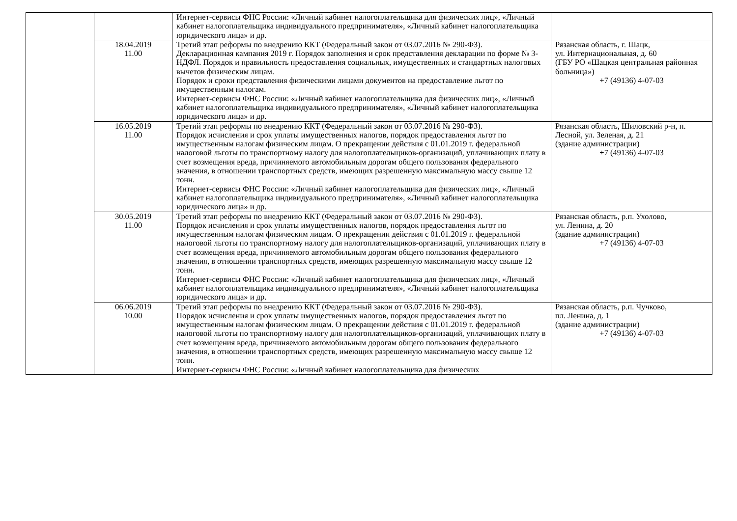| | | Интернет-сервисы ФНС России: «Личный кабинет налогоплательщика для физических лиц», «Личный кабинет налогоплательщика индивидуального предпринимателя», «Личный кабинет налогоплательщика юридического лица» и др. | |
| | 18.04.2019 11.00 | Третий этап реформы по внедрению ККТ (Федеральный закон от 03.07.2016 № 290-ФЗ). Декларационная кампания 2019 г. Порядок заполнения и срок представления декларации по форме № 3-НДФЛ. Порядок и правильность предоставления социальных, имущественных и стандартных налоговых вычетов физическим лицам. Порядок и сроки представления физическими лицами документов на предоставление льгот по имущественным налогам. Интернет-сервисы ФНС России: «Личный кабинет налогоплательщика для физических лиц», «Личный кабинет налогоплательщика индивидуального предпринимателя», «Личный кабинет налогоплательщика юридического лица» и др. | Рязанская область, г. Шацк, ул. Интернациональная, д. 60 (ГБУ РО «Шацкая центральная районная больница») +7 (49136) 4-07-03 |
| | 16.05.2019 11.00 | Третий этап реформы по внедрению ККТ (Федеральный закон от 03.07.2016 № 290-ФЗ). Порядок исчисления и срок уплаты имущественных налогов, порядок предоставления льгот по имущественным налогам физическим лицам. О прекращении действия с 01.01.2019 г. федеральной налоговой льготы по транспортному налогу для налогоплательщиков-организаций, уплачивающих плату в счет возмещения вреда, причиняемого автомобильным дорогам общего пользования федерального значения, в отношении транспортных средств, имеющих разрешенную максимальную массу свыше 12 тонн. Интернет-сервисы ФНС России: «Личный кабинет налогоплательщика для физических лиц», «Личный кабинет налогоплательщика индивидуального предпринимателя», «Личный кабинет налогоплательщика юридического лица» и др. | Рязанская область, Шиловский р-н, п. Лесной, ул. Зеленая, д. 21 (здание администрации) +7 (49136) 4-07-03 |
| | 30.05.2019 11.00 | Третий этап реформы по внедрению ККТ (Федеральный закон от 03.07.2016 № 290-ФЗ). Порядок исчисления и срок уплаты имущественных налогов, порядок предоставления льгот по имущественным налогам физическим лицам. О прекращении действия с 01.01.2019 г. федеральной налоговой льготы по транспортному налогу для налогоплательщиков-организаций, уплачивающих плату в счет возмещения вреда, причиняемого автомобильным дорогам общего пользования федерального значения, в отношении транспортных средств, имеющих разрешенную максимальную массу свыше 12 тонн. Интернет-сервисы ФНС России: «Личный кабинет налогоплательщика для физических лиц», «Личный кабинет налогоплательщика индивидуального предпринимателя», «Личный кабинет налогоплательщика юридического лица» и др. | Рязанская область, р.п. Ухолово, ул. Ленина, д. 20 (здание администрации) +7 (49136) 4-07-03 |
| | 06.06.2019 10.00 | Третий этап реформы по внедрению ККТ (Федеральный закон от 03.07.2016 № 290-ФЗ). Порядок исчисления и срок уплаты имущественных налогов, порядок предоставления льгот по имущественным налогам физическим лицам. О прекращении действия с 01.01.2019 г. федеральной налоговой льготы по транспортному налогу для налогоплательщиков-организаций, уплачивающих плату в счет возмещения вреда, причиняемого автомобильным дорогам общего пользования федерального значения, в отношении транспортных средств, имеющих разрешенную максимальную массу свыше 12 тонн. Интернет-сервисы ФНС России: «Личный кабинет налогоплательщика для физических | Рязанская область, р.п. Чучково, пл. Ленина, д. 1 (здание администрации) +7 (49136) 4-07-03 |